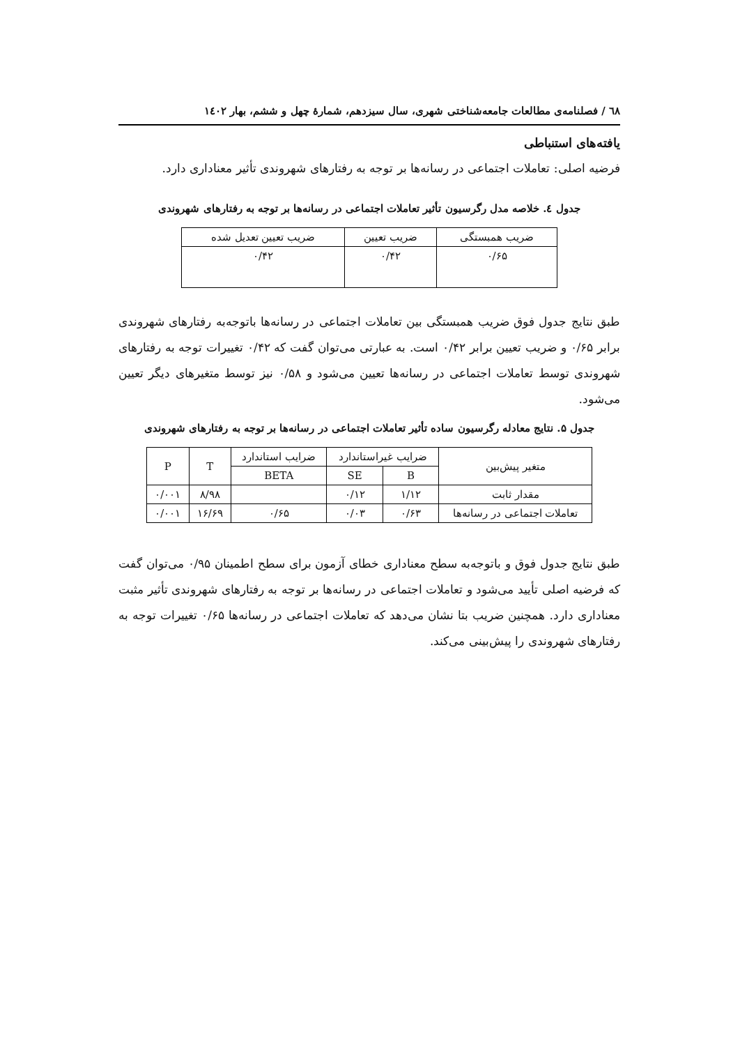٦٨ / فصلنامه‌ی مطالعات جامعه‌شناختی شهری، سال سیزدهم، شمارهٔ چهل و ششم، بهار ١٤٠٢
یافته‌های استنباطی
فرضیه اصلی: تعاملات اجتماعی در رسانه‌ها بر توجه به رفتارهای شهروندی تأثیر معناداری دارد.
جدول ٤. خلاصه مدل رگرسیون تأثیر تعاملات اجتماعی در رسانه‌ها بر توجه به رفتارهای شهروندی
| ضریب همبستگی | ضریب تعیین | ضریب تعیین تعدیل شده |
| --- | --- | --- |
| ۰/۶۵ | ۰/۴۲ | ۰/۴۲ |
طبق نتایج جدول فوق ضریب همبستگی بین تعاملات اجتماعی در رسانه‌ها باتوجه‌به رفتارهای شهروندی برابر ۰/۶۵ و ضریب تعیین برابر ۰/۴۲ است. به عبارتی می‌توان گفت که ۰/۴۲ تغییرات توجه به رفتارهای شهروندی توسط تعاملات اجتماعی در رسانه‌ها تعیین می‌شود و ۰/۵۸ نیز توسط متغیرهای دیگر تعیین می‌شود.
جدول ۵. نتایج معادله رگرسیون ساده تأثیر تعاملات اجتماعی در رسانه‌ها بر توجه به رفتارهای شهروندی
| متغیر پیش‌بین | ضرایب غیراستاندارد | | ضرایب استاندارد | T | P |
| --- | --- | --- | --- | --- | --- |
| | B | SE | BETA | | |
| مقدار ثابت | ۱/۱۲ | ۰/۱۲ | | ۸/۹۸ | ۰/۰۰۱ |
| تعاملات اجتماعی در رسانه‌ها | ۰/۶۳ | ۰/۰۳ | ۰/۶۵ | ۱۶/۶۹ | ۰/۰۰۱ |
طبق نتایج جدول فوق و باتوجه‌به سطح معناداری خطای آزمون برای سطح اطمینان ۰/۹۵ می‌توان گفت که فرضیه اصلی تأیید می‌شود و تعاملات اجتماعی در رسانه‌ها بر توجه به رفتارهای شهروندی تأثیر مثبت معناداری دارد. همچنین ضریب بتا نشان می‌دهد که تعاملات اجتماعی در رسانه‌ها ۰/۶۵ تغییرات توجه به رفتارهای شهروندی را پیش‌بینی می‌کند.